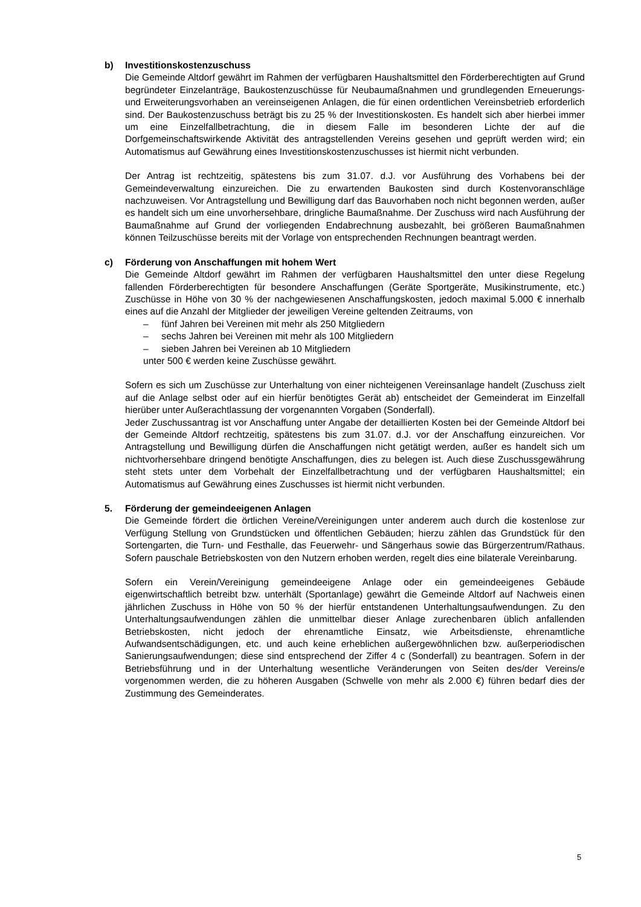b) Investitionskostenzuschuss
Die Gemeinde Altdorf gewährt im Rahmen der verfügbaren Haushaltsmittel den Förderberechtigten auf Grund begründeter Einzelanträge, Baukostenzuschüsse für Neubaumaßnahmen und grundlegenden Erneuerungs- und Erweiterungsvorhaben an vereinseigenen Anlagen, die für einen ordentlichen Vereinsbetrieb erforderlich sind. Der Baukostenzuschuss beträgt bis zu 25 % der Investitionskosten. Es handelt sich aber hierbei immer um eine Einzelfallbetrachtung, die in diesem Falle im besonderen Lichte der auf die Dorfgemeinschaftswirkende Aktivität des antragstellenden Vereins gesehen und geprüft werden wird; ein Automatismus auf Gewährung eines Investitionskostenzuschusses ist hiermit nicht verbunden.
Der Antrag ist rechtzeitig, spätestens bis zum 31.07. d.J. vor Ausführung des Vorhabens bei der Gemeindeverwaltung einzureichen. Die zu erwartenden Baukosten sind durch Kostenvoranschläge nachzuweisen. Vor Antragstellung und Bewilligung darf das Bauvorhaben noch nicht begonnen werden, außer es handelt sich um eine unvorhersehbare, dringliche Baumaßnahme. Der Zuschuss wird nach Ausführung der Baumaßnahme auf Grund der vorliegenden Endabrechnung ausbezahlt, bei größeren Baumaßnahmen können Teilzuschüsse bereits mit der Vorlage von entsprechenden Rechnungen beantragt werden.
c) Förderung von Anschaffungen mit hohem Wert
Die Gemeinde Altdorf gewährt im Rahmen der verfügbaren Haushaltsmittel den unter diese Regelung fallenden Förderberechtigten für besondere Anschaffungen (Geräte Sportgeräte, Musikinstrumente, etc.) Zuschüsse in Höhe von 30 % der nachgewiesenen Anschaffungskosten, jedoch maximal 5.000 € innerhalb eines auf die Anzahl der Mitglieder der jeweiligen Vereine geltenden Zeitraums, von
– fünf Jahren bei Vereinen mit mehr als 250 Mitgliedern
– sechs Jahren bei Vereinen mit mehr als 100 Mitgliedern
– sieben Jahren bei Vereinen ab 10 Mitgliedern
unter 500 € werden keine Zuschüsse gewährt.
Sofern es sich um Zuschüsse zur Unterhaltung von einer nichteigenen Vereinsanlage handelt (Zuschuss zielt auf die Anlage selbst oder auf ein hierfür benötigtes Gerät ab) entscheidet der Gemeinderat im Einzelfall hierüber unter Außerachtlassung der vorgenannten Vorgaben (Sonderfall).
Jeder Zuschussantrag ist vor Anschaffung unter Angabe der detaillierten Kosten bei der Gemeinde Altdorf bei der Gemeinde Altdorf rechtzeitig, spätestens bis zum 31.07. d.J. vor der Anschaffung einzureichen. Vor Antragstellung und Bewilligung dürfen die Anschaffungen nicht getätigt werden, außer es handelt sich um nichtvorhersehbare dringend benötigte Anschaffungen, dies zu belegen ist. Auch diese Zuschussgewährung steht stets unter dem Vorbehalt der Einzelfallbetrachtung und der verfügbaren Haushaltsmittel; ein Automatismus auf Gewährung eines Zuschusses ist hiermit nicht verbunden.
5. Förderung der gemeindeeigenen Anlagen
Die Gemeinde fördert die örtlichen Vereine/Vereinigungen unter anderem auch durch die kostenlose zur Verfügung Stellung von Grundstücken und öffentlichen Gebäuden; hierzu zählen das Grundstück für den Sortengarten, die Turn- und Festhalle, das Feuerwehr- und Sängerhaus sowie das Bürgerzentrum/Rathaus. Sofern pauschale Betriebskosten von den Nutzern erhoben werden, regelt dies eine bilaterale Vereinbarung.
Sofern ein Verein/Vereinigung gemeindeeigene Anlage oder ein gemeindeeigenes Gebäude eigenwirtschaftlich betreibt bzw. unterhält (Sportanlage) gewährt die Gemeinde Altdorf auf Nachweis einen jährlichen Zuschuss in Höhe von 50 % der hierfür entstandenen Unterhaltungsaufwendungen. Zu den Unterhaltungsaufwendungen zählen die unmittelbar dieser Anlage zurechenbaren üblich anfallenden Betriebskosten, nicht jedoch der ehrenamtliche Einsatz, wie Arbeitsdienste, ehrenamtliche Aufwandsentschädigungen, etc. und auch keine erheblichen außergewöhnlichen bzw. außerperiodischen Sanierungsaufwendungen; diese sind entsprechend der Ziffer 4 c (Sonderfall) zu beantragen. Sofern in der Betriebsführung und in der Unterhaltung wesentliche Veränderungen von Seiten des/der Vereins/e vorgenommen werden, die zu höheren Ausgaben (Schwelle von mehr als 2.000 €) führen bedarf dies der Zustimmung des Gemeinderates.
5